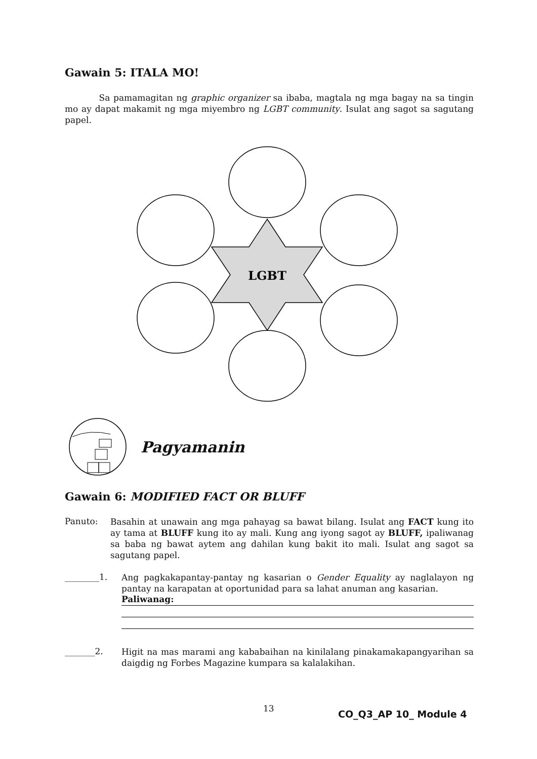Gawain 5: ITALA MO!
Sa pamamagitan ng graphic organizer sa ibaba, magtala ng mga bagay na sa tingin mo ay dapat makamit ng mga miyembro ng LGBT community. Isulat ang sagot sa sagutang papel.
LGBT
Pagyamanin
Gawain 6: MODIFIED FACT OR BLUFF
Panuto:
Basahin at unawain ang mga pahayag sa bawat bilang. Isulat ang FACT kung ito ay tama at BLUFF kung ito ay mali. Kung ang iyong sagot ay BLUFF, ipaliwanag sa baba ng bawat aytem ang dahilan kung bakit ito mali. Isulat ang sagot sa sagutang papel.
________1.
Ang pagkakapantay-pantay ng kasarian o Gender Equality ay naglalayon ng pantay na karapatan at oportunidad para sa lahat anuman ang kasarian.
Paliwanag:
_______2.
Higit na mas marami ang kababaihan na kinilalang pinakamakapangyarihan sa daigdig ng Forbes Magazine kumpara sa kalalakihan.
13 CO_Q3_AP 10_ Module 4